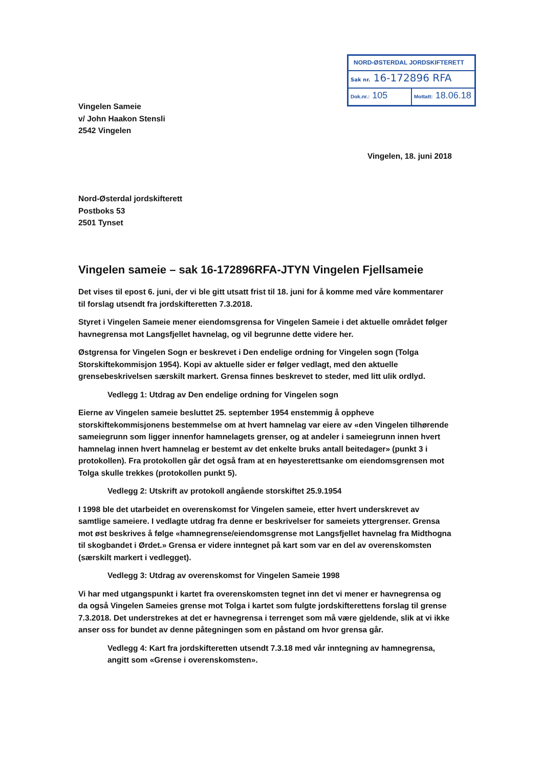NORD-ØSTERDAL JORDSKIFTERETT
Sak nr. 16-172896 RFA
Dok.nr.: 105
Mottatt: 18.06.18
Vingelen Sameie
v/ John Haakon Stensli
2542 Vingelen
Vingelen, 18. juni 2018
Nord-Østerdal jordskifterett
Postboks 53
2501 Tynset
Vingelen sameie – sak 16-172896RFA-JTYN Vingelen Fjellsameie
Det vises til epost 6. juni, der vi ble gitt utsatt frist til 18. juni for å komme med våre kommentarer til forslag utsendt fra jordskifteretten 7.3.2018.
Styret i Vingelen Sameie mener eiendomsgrensa for Vingelen Sameie i det aktuelle området følger havnegrensa mot Langsfjellet havnelag, og vil begrunne dette videre her.
Østgrensa for Vingelen Sogn er beskrevet i Den endelige ordning for Vingelen sogn (Tolga Storskiftekommisjon 1954). Kopi av aktuelle sider er følger vedlagt, med den aktuelle grensebeskrivelsen særskilt markert. Grensa finnes beskrevet to steder, med litt ulik ordlyd.
Vedlegg 1: Utdrag av Den endelige ordning for Vingelen sogn
Eierne av Vingelen sameie besluttet 25. september 1954 enstemmig å oppheve storskiftekommisjonens bestemmelse om at hvert hamnelag var eiere av «den Vingelen tilhørende sameiegrunn som ligger innenfor hamnelagets grenser, og at andeler i sameiegrunn innen hvert hamnelag innen hvert hamnelag er bestemt av det enkelte bruks antall beitedager» (punkt 3 i protokollen). Fra protokollen går det også fram at en høyesterettsanke om eiendomsgrensen mot Tolga skulle trekkes (protokollen punkt 5).
Vedlegg 2: Utskrift av protokoll angående storskiftet 25.9.1954
I 1998 ble det utarbeidet en overenskomst for Vingelen sameie, etter hvert underskrevet av samtlige sameiere. I vedlagte utdrag fra denne er beskrivelser for sameiets yttergrenser. Grensa mot øst beskrives å følge «hamnegrense/eiendomsgrense mot Langsfjellet havnelag fra Midthogna til skogbandet i Ørdet.» Grensa er videre inntegnet på kart som var en del av overenskomsten (særskilt markert i vedlegget).
Vedlegg 3: Utdrag av overenskomst for Vingelen Sameie 1998
Vi har med utgangspunkt i kartet fra overenskomsten tegnet inn det vi mener er havnegrensa og da også Vingelen Sameies grense mot Tolga i kartet som fulgte jordskifterettens forslag til grense 7.3.2018. Det understrekes at det er havnegrensa i terrenget som må være gjeldende, slik at vi ikke anser oss for bundet av denne påtegningen som en påstand om hvor grensa går.
Vedlegg 4: Kart fra jordskifteretten utsendt 7.3.18 med vår inntegning av hamnegrensa, angitt som «Grense i overenskomsten».